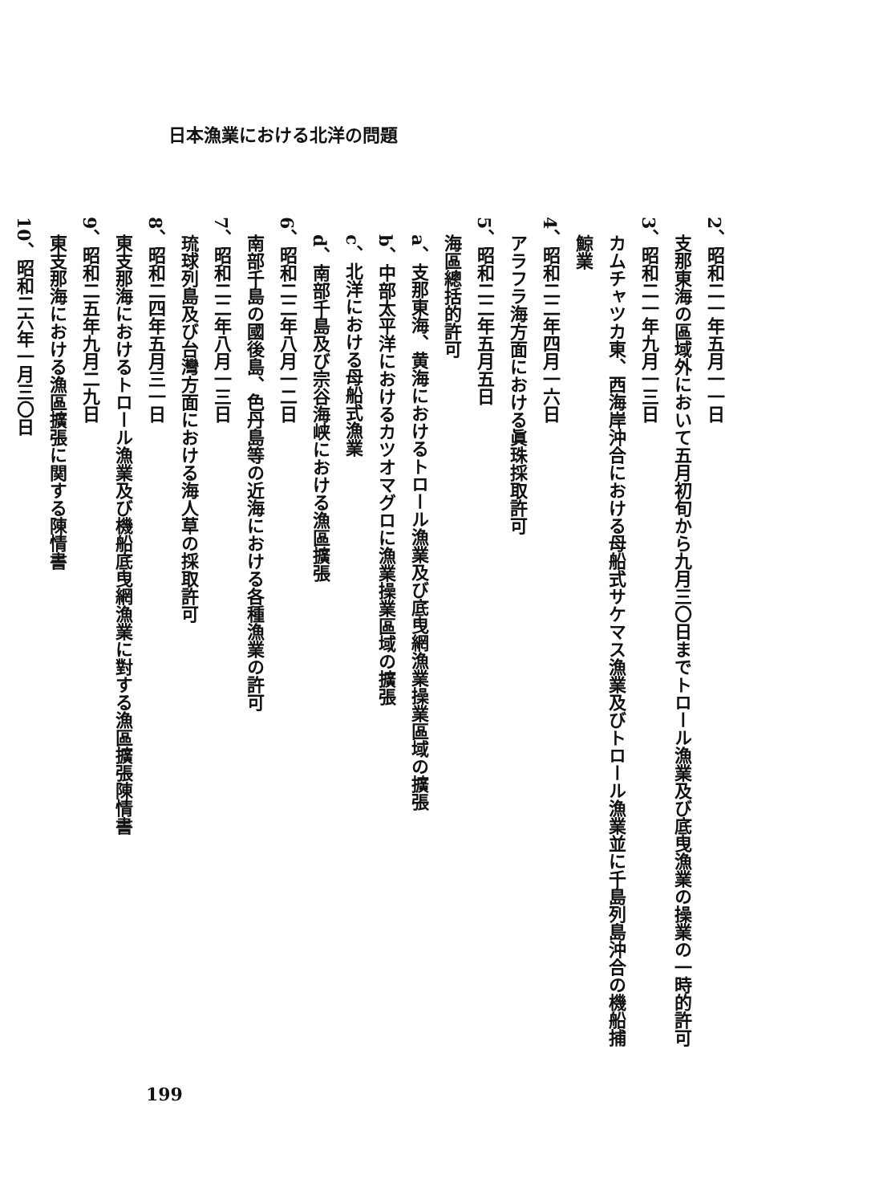日本漁業における北洋の問題
2、昭和二一年五月一一日
支那東海の區域外において五月初旬から九月三〇日までトロール漁業及び底曳漁業の操業の一時的許可
3、昭和二一年九月一三日
カムチャツカ東、西海岸沖合における母船式サケマス漁業及びトロール漁業並に千島列島沖合の機船捕鯨業
4、昭和二二年四月一六日
アラフラ海方面における眞珠採取許可
5、昭和二二年五月五日
海區總括的許可
a、支那東海、黄海におけるトロール漁業及び底曳網漁業操業區域の擴張
b、中部太平洋におけるカツオマグロに漁業操業區域の擴張
c、北洋における母船式漁業
d、南部千島及び宗谷海峡における漁區擴張
6、昭和二二年八月一二日
南部千島の國後島、色丹島等の近海における各種漁業の許可
7、昭和二二年八月一三日
琉球列島及び台灣方面における海人草の採取許可
8、昭和二四年五月三一日
東支那海におけるトロール漁業及び機船底曳網漁業に對する漁區擴張陳情書
9、昭和二五年九月二九日
東支那海における漁區擴張に関する陳情書
10、昭和二六年一月三〇日
199